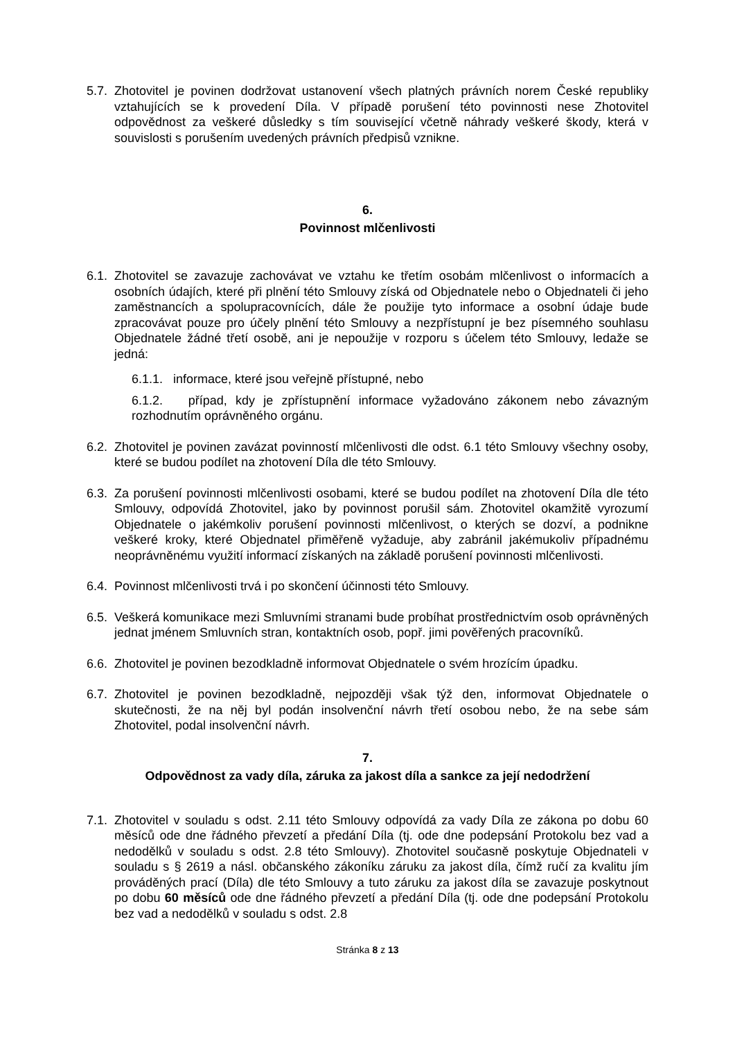5.7.
Zhotovitel je povinen dodržovat ustanovení všech platných právních norem České republiky vztahujících se k provedení Díla. V případě porušení této povinnosti nese Zhotovitel odpovědnost za veškeré důsledky s tím související včetně náhrady veškeré škody, která v souvislosti s porušením uvedených právních předpisů vznikne.
6.
Povinnost mlčenlivosti
6.1.
Zhotovitel se zavazuje zachovávat ve vztahu ke třetím osobám mlčenlivost o informacích a osobních údajích, které při plnění této Smlouvy získá od Objednatele nebo o Objednateli či jeho zaměstnancích a spolupracovnících, dále že použije tyto informace a osobní údaje bude zpracovávat pouze pro účely plnění této Smlouvy a nezpřístupní je bez písemného souhlasu Objednatele žádné třetí osobě, ani je nepoužije v rozporu s účelem této Smlouvy, ledaže se jedná:
6.1.1. informace, které jsou veřejně přístupné, nebo
6.1.2. případ, kdy je zpřístupnění informace vyžadováno zákonem nebo závazným rozhodnutím oprávněného orgánu.
6.2.
Zhotovitel je povinen zavázat povinností mlčenlivosti dle odst. 6.1 této Smlouvy všechny osoby, které se budou podílet na zhotovení Díla dle této Smlouvy.
6.3.
Za porušení povinnosti mlčenlivosti osobami, které se budou podílet na zhotovení Díla dle této Smlouvy, odpovídá Zhotovitel, jako by povinnost porušil sám. Zhotovitel okamžitě vyrozumí Objednatele o jakémkoliv porušení povinnosti mlčenlivost, o kterých se dozví, a podnikne veškeré kroky, které Objednatel přiměřeně vyžaduje, aby zabránil jakémukoliv případnému neoprávněnému využití informací získaných na základě porušení povinnosti mlčenlivosti.
6.4.
Povinnost mlčenlivosti trvá i po skončení účinnosti této Smlouvy.
6.5.
Veškerá komunikace mezi Smluvními stranami bude probíhat prostřednictvím osob oprávněných jednat jménem Smluvních stran, kontaktních osob, popř. jimi pověřených pracovníků.
6.6.
Zhotovitel je povinen bezodkladně informovat Objednatele o svém hrozícím úpadku.
6.7.
Zhotovitel je povinen bezodkladně, nejpozději však týž den, informovat Objednatele o skutečnosti, že na něj byl podán insolvenční návrh třetí osobou nebo, že na sebe sám Zhotovitel, podal insolvenční návrh.
7.
Odpovědnost za vady díla, záruka za jakost díla a sankce za její nedodržení
7.1.
Zhotovitel v souladu s odst. 2.11 této Smlouvy odpovídá za vady Díla ze zákona po dobu 60 měsíců ode dne řádného převzetí a předání Díla (tj. ode dne podepsání Protokolu bez vad a nedodělků v souladu s odst. 2.8 této Smlouvy). Zhotovitel současně poskytuje Objednateli v souladu s § 2619 a násl. občanského zákoníku záruku za jakost díla, čímž ručí za kvalitu jím prováděných prací (Díla) dle této Smlouvy a tuto záruku za jakost díla se zavazuje poskytnout po dobu 60 měsíců ode dne řádného převzetí a předání Díla (tj. ode dne podepsání Protokolu bez vad a nedodělků v souladu s odst. 2.8
Stránka 8 z 13